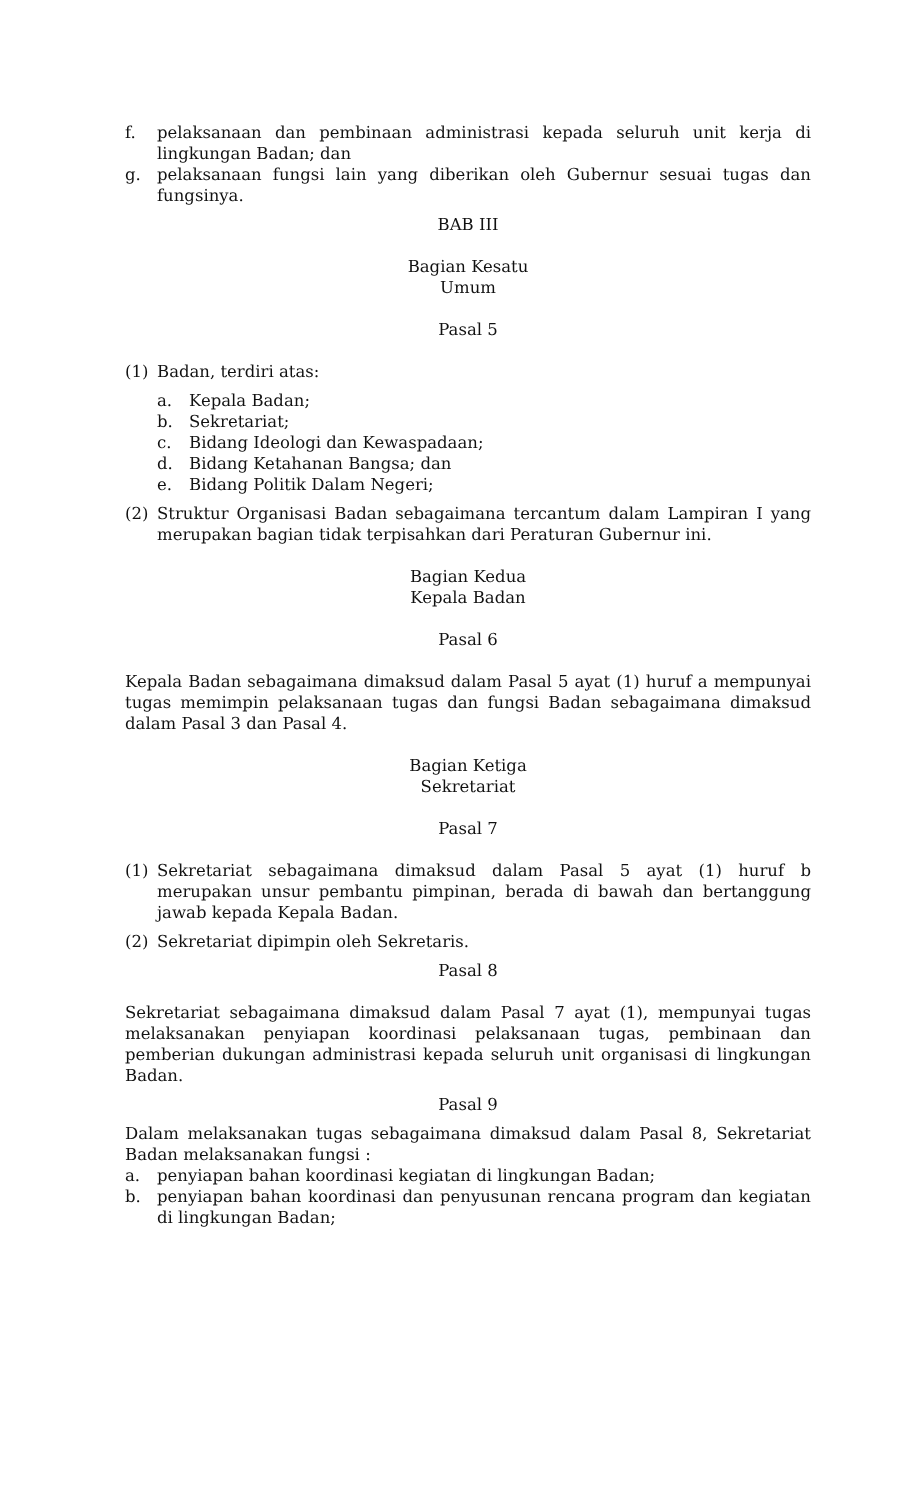f. pelaksanaan dan pembinaan administrasi kepada seluruh unit kerja di lingkungan Badan; dan
g. pelaksanaan fungsi lain yang diberikan oleh Gubernur sesuai tugas dan fungsinya.
BAB III
Bagian Kesatu
Umum
Pasal 5
(1) Badan, terdiri atas:
a. Kepala Badan;
b. Sekretariat;
c. Bidang Ideologi dan Kewaspadaan;
d. Bidang Ketahanan Bangsa; dan
e. Bidang Politik Dalam Negeri;
(2) Struktur Organisasi Badan sebagaimana tercantum dalam Lampiran I yang merupakan bagian tidak terpisahkan dari Peraturan Gubernur ini.
Bagian Kedua
Kepala Badan
Pasal 6
Kepala Badan sebagaimana dimaksud dalam Pasal 5 ayat (1) huruf a mempunyai tugas memimpin pelaksanaan tugas dan fungsi Badan sebagaimana dimaksud dalam Pasal 3 dan Pasal 4.
Bagian Ketiga
Sekretariat
Pasal 7
(1) Sekretariat sebagaimana dimaksud dalam Pasal 5 ayat (1) huruf b merupakan unsur pembantu pimpinan, berada di bawah dan bertanggung jawab kepada Kepala Badan.
(2) Sekretariat dipimpin oleh Sekretaris.
Pasal 8
Sekretariat sebagaimana dimaksud dalam Pasal 7 ayat (1), mempunyai tugas melaksanakan penyiapan koordinasi pelaksanaan tugas, pembinaan dan pemberian dukungan administrasi kepada seluruh unit organisasi di lingkungan Badan.
Pasal 9
Dalam melaksanakan tugas sebagaimana dimaksud dalam Pasal 8, Sekretariat Badan melaksanakan fungsi :
a. penyiapan bahan koordinasi kegiatan di lingkungan Badan;
b. penyiapan bahan koordinasi dan penyusunan rencana program dan kegiatan di lingkungan Badan;